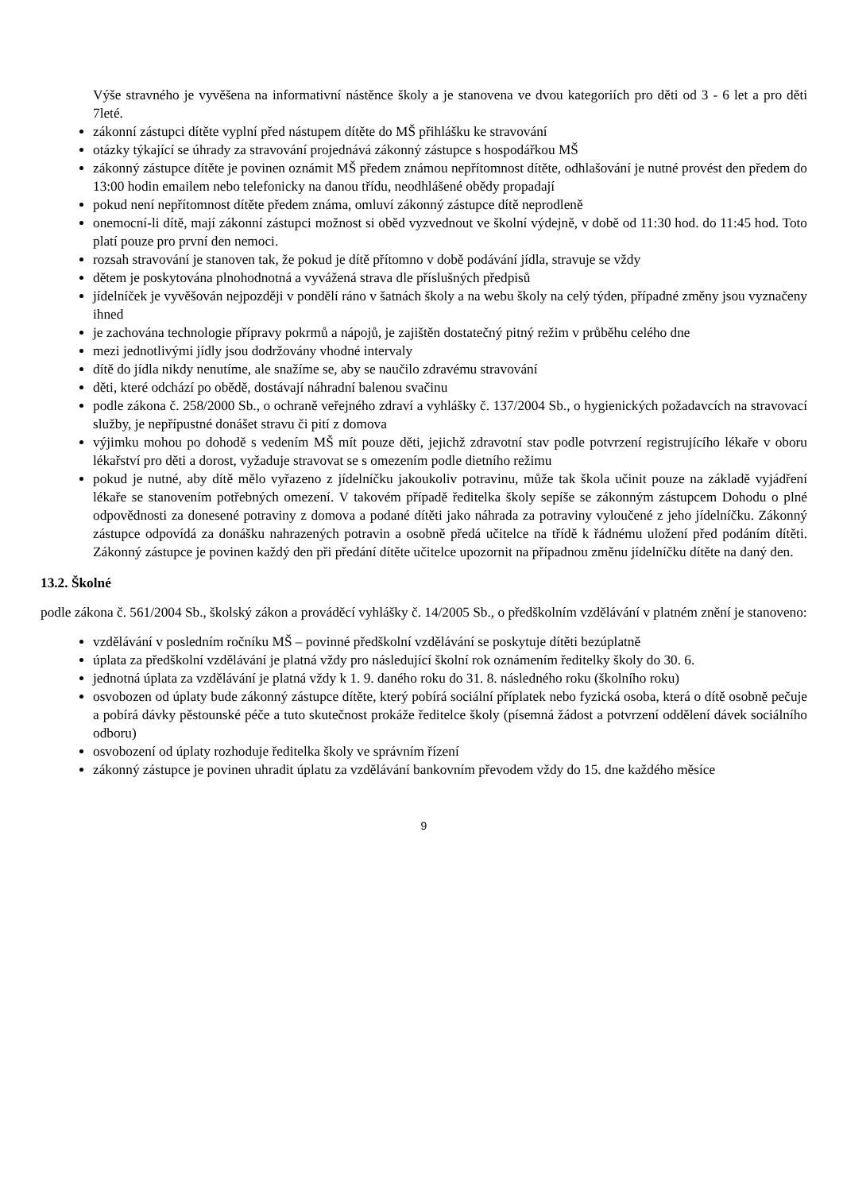Výše stravného je vyvěšena na informativní nástěnce školy a je stanovena ve dvou kategoriích pro děti od 3 - 6 let a pro děti 7leté.
zákonní zástupci dítěte vyplní před nástupem dítěte do MŠ přihlášku ke stravování
otázky týkající se úhrady za stravování projednává zákonný zástupce s hospodářkou MŠ
zákonný zástupce dítěte je povinen oznámit MŠ předem známou nepřítomnost dítěte, odhlašování je nutné provést den předem do 13:00 hodin emailem nebo telefonicky na danou třídu, neodhlášené obědy propadají
pokud není nepřítomnost dítěte předem známa, omluví zákonný zástupce dítě neprodleně
onemocní-li dítě, mají zákonní zástupci možnost si oběd vyzvednout ve školní výdejně, v době od 11:30 hod. do 11:45 hod. Toto platí pouze pro první den nemoci.
rozsah stravování je stanoven tak, že pokud je dítě přítomno v době podávání jídla, stravuje se vždy
dětem je poskytována plnohodnotná a vyvážená strava dle příslušných předpisů
jídelníček je vyvěšován nejpozději v pondělí ráno v šatnách školy a na webu školy na celý týden, případné změny jsou vyznačeny ihned
je zachována technologie přípravy pokrmů a nápojů, je zajištěn dostatečný pitný režim v průběhu celého dne
mezi jednotlivými jídly jsou dodržovány vhodné intervaly
dítě do jídla nikdy nenutíme, ale snažíme se, aby se naučilo zdravému stravování
děti, které odchází po obědě, dostávají náhradní balenou svačinu
podle zákona č. 258/2000 Sb., o ochraně veřejného zdraví a vyhlášky č. 137/2004 Sb., o hygienických požadavcích na stravovací služby, je nepřípustné donášet stravu či pití z domova
výjimku mohou po dohodě s vedením MŠ mít pouze děti, jejichž zdravotní stav podle potvrzení registrujícího lékaře v oboru lékařství pro děti a dorost, vyžaduje stravovat se s omezením podle dietního režimu
pokud je nutné, aby dítě mělo vyřazeno z jídelníčku jakoukoliv potravinu, může tak škola učinit pouze na základě vyjádření lékaře se stanovením potřebných omezení. V takovém případě ředitelka školy sepíše se zákonným zástupcem Dohodu o plné odpovědnosti za donesené potraviny z domova a podané dítěti jako náhrada za potraviny vyloučené z jeho jídelníčku. Zákonný zástupce odpovídá za donášku nahrazených potravin a osobně předá učitelce na třídě k řádnému uložení před podáním dítěti. Zákonný zástupce je povinen každý den při předání dítěte učitelce upozornit na případnou změnu jídelníčku dítěte na daný den.
13.2. Školné
podle zákona č. 561/2004 Sb., školský zákon a prováděcí vyhlášky č. 14/2005 Sb., o předškolním vzdělávání v platném znění je stanoveno:
vzdělávání v posledním ročníku MŠ – povinné předškolní vzdělávání se poskytuje dítěti bezúplatně
úplata za předškolní vzdělávání je platná vždy pro následující školní rok oznámením ředitelky školy do 30. 6.
jednotná úplata za vzdělávání je platná vždy k 1. 9. daného roku do 31. 8. následného roku (školního roku)
osvobozen od úplaty bude zákonný zástupce dítěte, který pobírá sociální příplatek nebo fyzická osoba, která o dítě osobně pečuje a pobírá dávky pěstounské péče a tuto skutečnost prokáže ředitelce školy (písemná žádost a potvrzení oddělení dávek sociálního odboru)
osvobození od úplaty rozhoduje ředitelka školy ve správním řízení
zákonný zástupce je povinen uhradit úplatu za vzdělávání bankovním převodem vždy do 15. dne každého měsíce
9